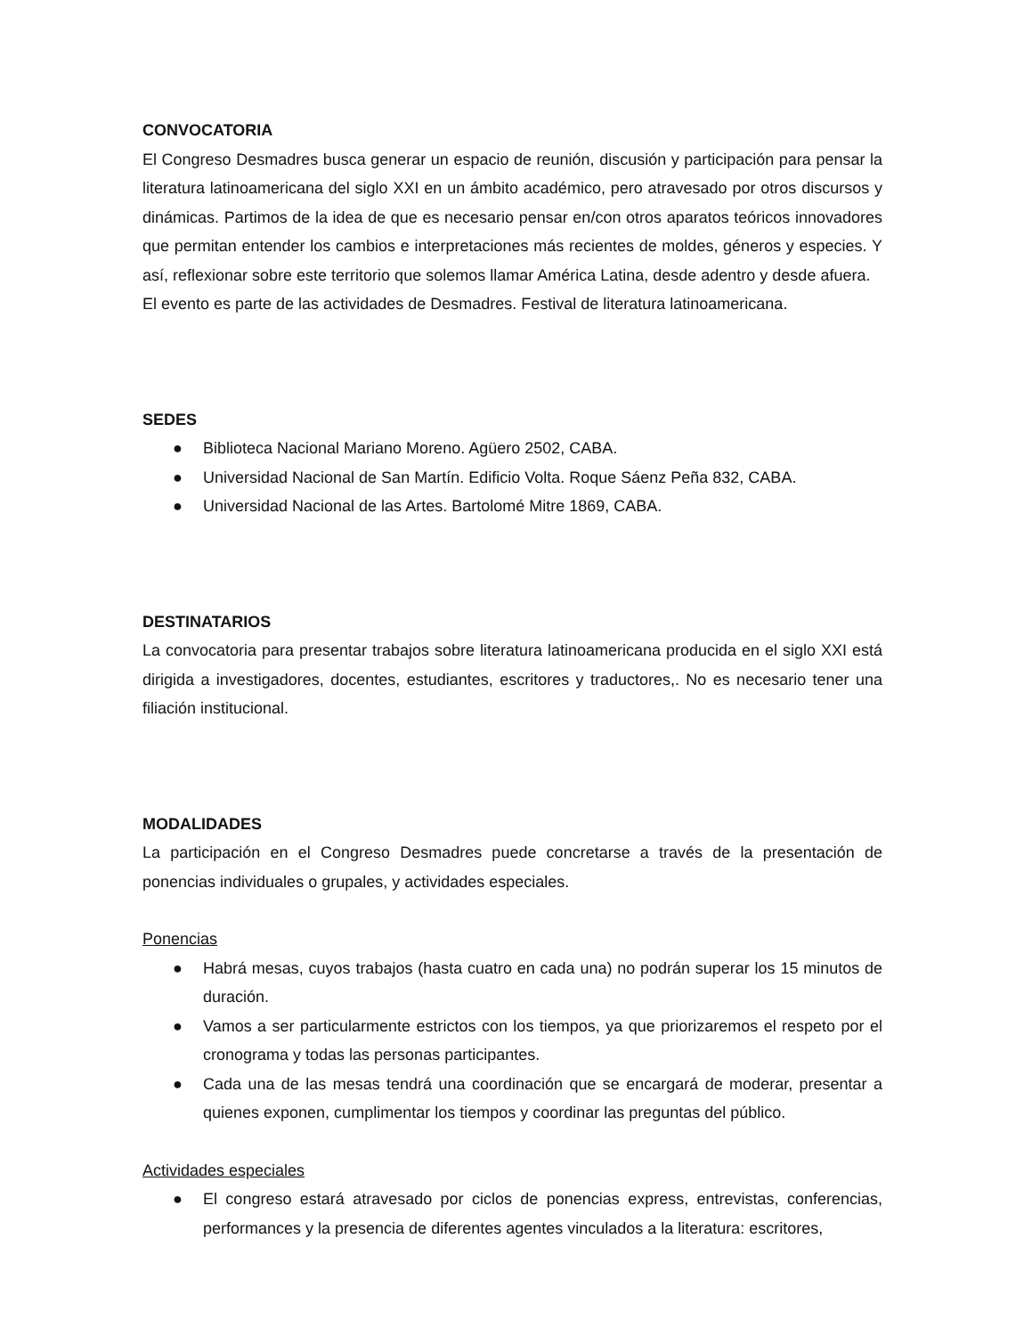CONVOCATORIA
El Congreso Desmadres busca generar un espacio de reunión, discusión y participación para pensar la literatura latinoamericana del siglo XXI en un ámbito académico, pero atravesado por otros discursos y dinámicas. Partimos de la idea de que es necesario pensar en/con otros aparatos teóricos innovadores que permitan entender los cambios e interpretaciones más recientes de moldes, géneros y especies. Y así, reflexionar sobre este territorio que solemos llamar América Latina, desde adentro y desde afuera.
El evento es parte de las actividades de Desmadres. Festival de literatura latinoamericana.
SEDES
● Biblioteca Nacional Mariano Moreno. Agüero 2502, CABA.
● Universidad Nacional de San Martín. Edificio Volta. Roque Sáenz Peña 832, CABA.
● Universidad Nacional de las Artes. Bartolomé Mitre 1869, CABA.
DESTINATARIOS
La convocatoria para presentar trabajos sobre literatura latinoamericana producida en el siglo XXI está dirigida a investigadores, docentes, estudiantes, escritores y traductores,. No es necesario tener una filiación institucional.
MODALIDADES
La participación en el Congreso Desmadres puede concretarse a través de la presentación de ponencias individuales o grupales, y actividades especiales.
Ponencias
● Habrá mesas, cuyos trabajos (hasta cuatro en cada una) no podrán superar los 15 minutos de duración.
● Vamos a ser particularmente estrictos con los tiempos, ya que priorizaremos el respeto por el cronograma y todas las personas participantes.
● Cada una de las mesas tendrá una coordinación que se encargará de moderar, presentar a quienes exponen, cumplimentar los tiempos y coordinar las preguntas del público.
Actividades especiales
● El congreso estará atravesado por ciclos de ponencias express, entrevistas, conferencias, performances y la presencia de diferentes agentes vinculados a la literatura: escritores,